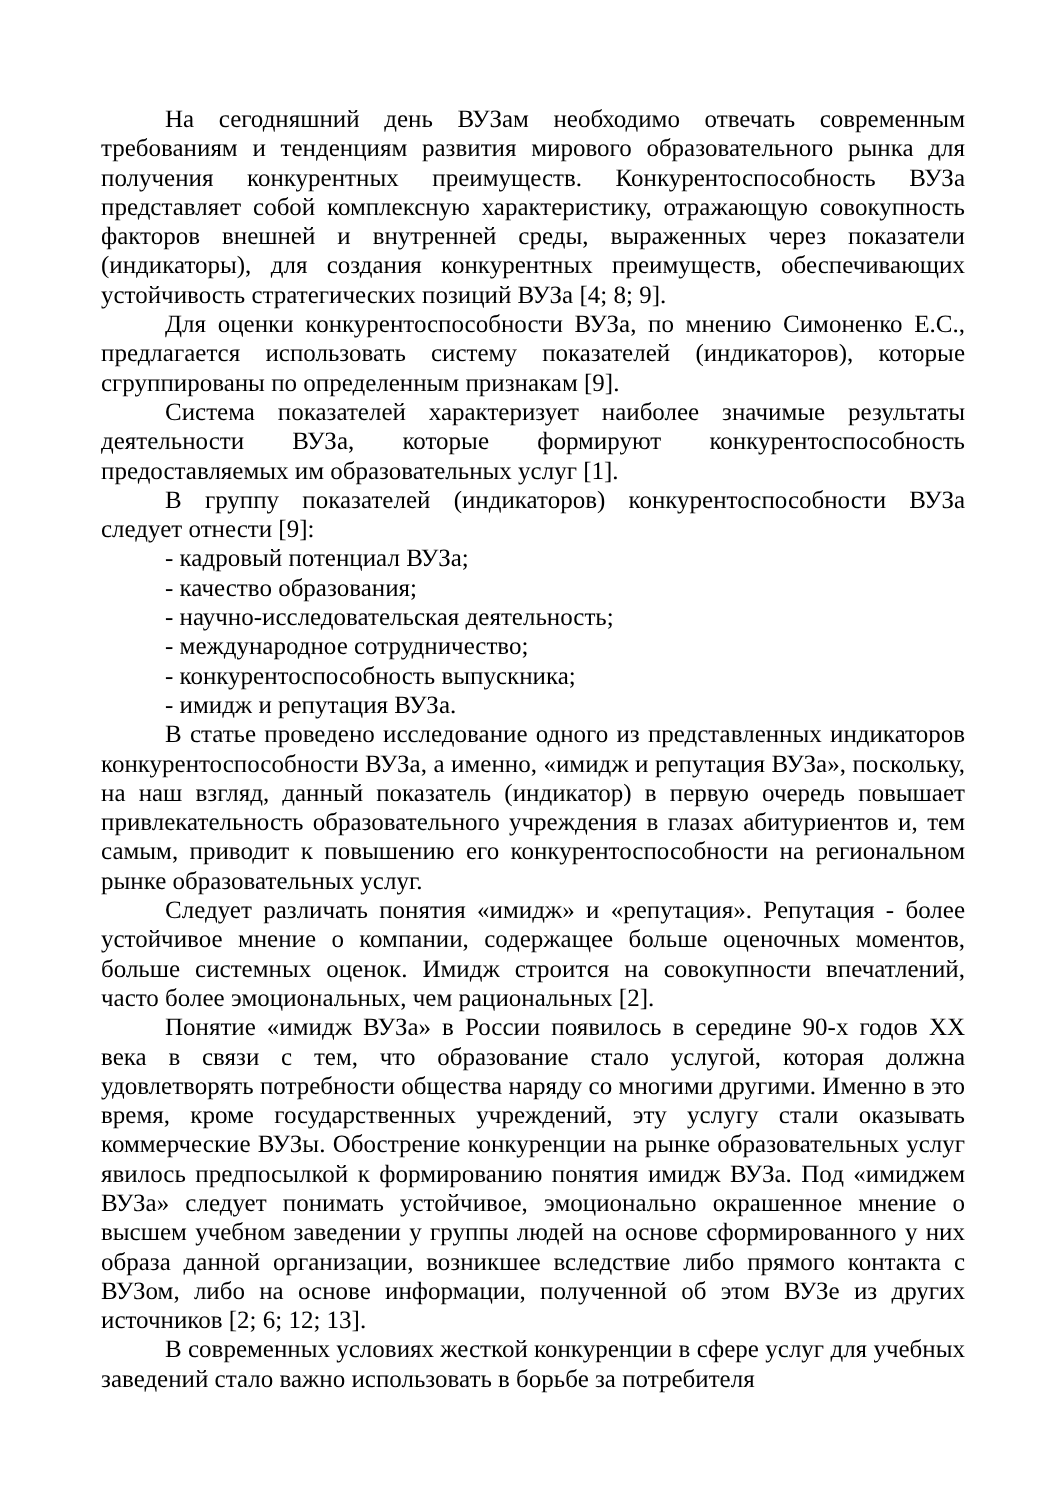На сегодняшний день ВУЗам необходимо отвечать современным требованиям и тенденциям развития мирового образовательного рынка для получения конкурентных преимуществ. Конкурентоспособность ВУЗа представляет собой комплексную характеристику, отражающую совокупность факторов внешней и внутренней среды, выраженных через показатели (индикаторы), для создания конкурентных преимуществ, обеспечивающих устойчивость стратегических позиций ВУЗа [4; 8; 9].
Для оценки конкурентоспособности ВУЗа, по мнению Симоненко Е.С., предлагается использовать систему показателей (индикаторов), которые сгруппированы по определенным признакам [9].
Система показателей характеризует наиболее значимые результаты деятельности ВУЗа, которые формируют конкурентоспособность предоставляемых им образовательных услуг [1].
В группу показателей (индикаторов) конкурентоспособности ВУЗа следует отнести [9]:
- кадровый потенциал ВУЗа;
- качество образования;
- научно-исследовательская деятельность;
- международное сотрудничество;
- конкурентоспособность выпускника;
- имидж и репутация ВУЗа.
В статье проведено исследование одного из представленных индикаторов конкурентоспособности ВУЗа, а именно, «имидж и репутация ВУЗа», поскольку, на наш взгляд, данный показатель (индикатор) в первую очередь повышает привлекательность образовательного учреждения в глазах абитуриентов и, тем самым, приводит к повышению его конкурентоспособности на региональном рынке образовательных услуг.
Следует различать понятия «имидж» и «репутация». Репутация - более устойчивое мнение о компании, содержащее больше оценочных моментов, больше системных оценок. Имидж строится на совокупности впечатлений, часто более эмоциональных, чем рациональных [2].
Понятие «имидж ВУЗа» в России появилось в середине 90-х годов XX века в связи с тем, что образование стало услугой, которая должна удовлетворять потребности общества наряду со многими другими. Именно в это время, кроме государственных учреждений, эту услугу стали оказывать коммерческие ВУЗы. Обострение конкуренции на рынке образовательных услуг явилось предпосылкой к формированию понятия имидж ВУЗа. Под «имиджем ВУЗа» следует понимать устойчивое, эмоционально окрашенное мнение о высшем учебном заведении у группы людей на основе сформированного у них образа данной организации, возникшее вследствие либо прямого контакта с ВУЗом, либо на основе информации, полученной об этом ВУЗе из других источников [2; 6; 12; 13].
В современных условиях жесткой конкуренции в сфере услуг для учебных заведений стало важно использовать в борьбе за потребителя